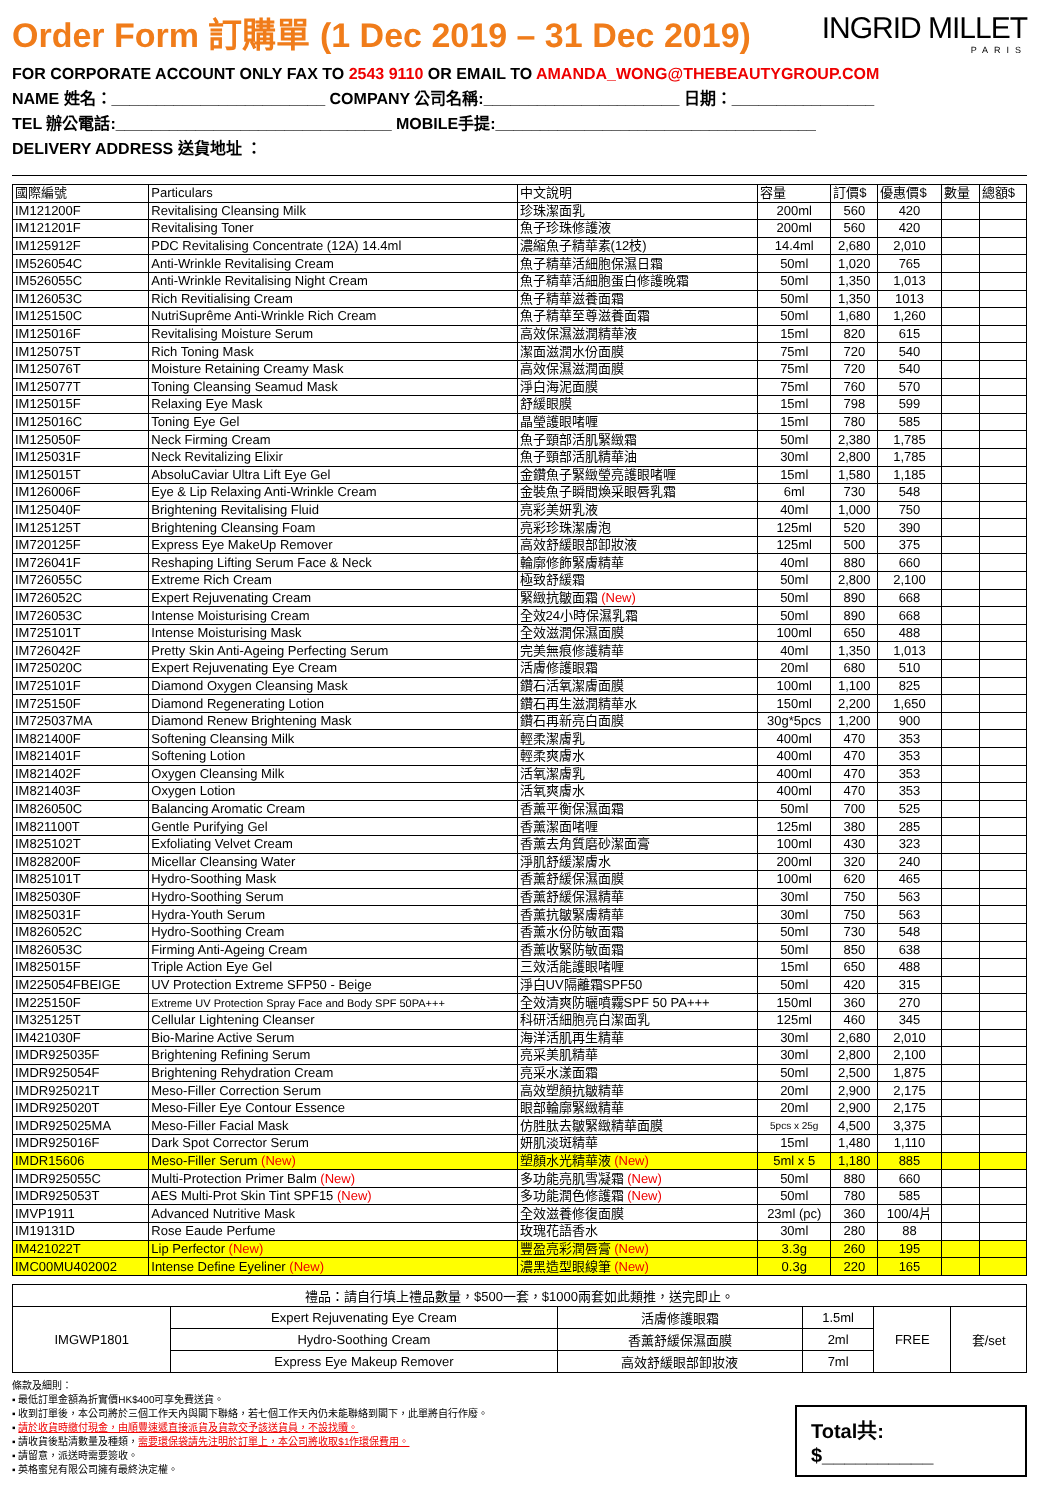Order Form 訂購單 (1 Dec 2019 – 31 Dec 2019)
INGRID MILLET
PARIS
FOR CORPORATE ACCOUNT ONLY FAX TO 2543 9110 OR EMAIL TO AMANDA_WONG@THEBEAUTYGROUP.COM
NAME 姓名：________________________ COMPANY 公司名稱:______________________ 日期：________________
TEL 辦公電話:_______________________________ MOBILE手提:____________________________________
DELIVERY ADDRESS 送貨地址 ：
| 國際編號 | Particulars | 中文說明 | 容量 | 訂價$ | 優惠價$ | 數量 | 總額$ |
| --- | --- | --- | --- | --- | --- | --- | --- |
| IM121200F | Revitalising Cleansing Milk | 珍珠潔面乳 | 200ml | 560 | 420 | | |
| IM121201F | Revitalising Toner | 魚子珍珠修護液 | 200ml | 560 | 420 | | |
| IM125912F | PDC Revitalising Concentrate (12A) 14.4ml | 濃縮魚子精華素(12枝) | 14.4ml | 2,680 | 2,010 | | |
| IM526054C | Anti-Wrinkle Revitalising Cream | 魚子精華活細胞保濕日霜 | 50ml | 1,020 | 765 | | |
| IM526055C | Anti-Wrinkle Revitalising Night Cream | 魚子精華活細胞蛋白修護晚霜 | 50ml | 1,350 | 1,013 | | |
| IM126053C | Rich Revitialising Cream | 魚子精華滋養面霜 | 50ml | 1,350 | 1013 | | |
| IM125150C | NutriSuprême Anti-Wrinkle Rich Cream | 魚子精華至尊滋養面霜 | 50ml | 1,680 | 1,260 | | |
| IM125016F | Revitalising Moisture Serum | 高效保濕滋潤精華液 | 15ml | 820 | 615 | | |
| IM125075T | Rich Toning Mask | 潔面滋潤水份面膜 | 75ml | 720 | 540 | | |
| IM125076T | Moisture Retaining Creamy Mask | 高效保濕滋潤面膜 | 75ml | 720 | 540 | | |
| IM125077T | Toning Cleansing Seamud Mask | 淨白海泥面膜 | 75ml | 760 | 570 | | |
| IM125015F | Relaxing Eye Mask | 舒緩眼膜 | 15ml | 798 | 599 | | |
| IM125016C | Toning Eye Gel | 晶瑩護眼啫喱 | 15ml | 780 | 585 | | |
| IM125050F | Neck Firming Cream | 魚子頸部活肌緊緻霜 | 50ml | 2,380 | 1,785 | | |
| IM125031F | Neck Revitalizing Elixir | 魚子頸部活肌精華油 | 30ml | 2,800 | 1,785 | | |
| IM125015T | AbsoluCaviar Ultra Lift Eye Gel | 金鑽魚子緊緻瑩亮護眼啫喱 | 15ml | 1,580 | 1,185 | | |
| IM126006F | Eye & Lip Relaxing Anti-Wrinkle Cream | 金裝魚子瞬間煥采眼唇乳霜 | 6ml | 730 | 548 | | |
| IM125040F | Brightening Revitalising Fluid | 亮彩美妍乳液 | 40ml | 1,000 | 750 | | |
| IM125125T | Brightening Cleansing Foam | 亮彩珍珠潔膚泡 | 125ml | 520 | 390 | | |
| IM720125F | Express Eye MakeUp Remover | 高效舒緩眼部卸妝液 | 125ml | 500 | 375 | | |
| IM726041F | Reshaping Lifting Serum Face & Neck | 輪廓修飾緊膚精華 | 40ml | 880 | 660 | | |
| IM726055C | Extreme Rich Cream | 極致舒緩霜 | 50ml | 2,800 | 2,100 | | |
| IM726052C | Expert Rejuvenating Cream | 緊緻抗皺面霜 (New) | 50ml | 890 | 668 | | |
| IM726053C | Intense Moisturising Cream | 全效24小時保濕乳霜 | 50ml | 890 | 668 | | |
| IM725101T | Intense Moisturising Mask | 全效滋潤保濕面膜 | 100ml | 650 | 488 | | |
| IM726042F | Pretty Skin Anti-Ageing Perfecting Serum | 完美無痕修護精華 | 40ml | 1,350 | 1,013 | | |
| IM725020C | Expert Rejuvenating Eye Cream | 活膚修護眼霜 | 20ml | 680 | 510 | | |
| IM725101F | Diamond Oxygen Cleansing Mask | 鑽石活氧潔膚面膜 | 100ml | 1,100 | 825 | | |
| IM725150F | Diamond Regenerating Lotion | 鑽石再生滋潤精華水 | 150ml | 2,200 | 1,650 | | |
| IM725037MA | Diamond Renew Brightening Mask | 鑽石再新亮白面膜 | 30g*5pcs | 1,200 | 900 | | |
| IM821400F | Softening Cleansing Milk | 輕柔潔膚乳 | 400ml | 470 | 353 | | |
| IM821401F | Softening Lotion | 輕柔爽膚水 | 400ml | 470 | 353 | | |
| IM821402F | Oxygen Cleansing Milk | 活氧潔膚乳 | 400ml | 470 | 353 | | |
| IM821403F | Oxygen Lotion | 活氧爽膚水 | 400ml | 470 | 353 | | |
| IM826050C | Balancing Aromatic Cream | 香薰平衡保濕面霜 | 50ml | 700 | 525 | | |
| IM821100T | Gentle Purifying Gel | 香薰潔面啫喱 | 125ml | 380 | 285 | | |
| IM825102T | Exfoliating Velvet Cream | 香薰去角質磨砂潔面膏 | 100ml | 430 | 323 | | |
| IM828200F | Micellar Cleansing Water | 淨肌舒緩潔膚水 | 200ml | 320 | 240 | | |
| IM825101T | Hydro-Soothing Mask | 香薰舒緩保濕面膜 | 100ml | 620 | 465 | | |
| IM825030F | Hydro-Soothing Serum | 香薰舒緩保濕精華 | 30ml | 750 | 563 | | |
| IM825031F | Hydra-Youth Serum | 香薰抗皺緊膚精華 | 30ml | 750 | 563 | | |
| IM826052C | Hydro-Soothing Cream | 香薰水份防敏面霜 | 50ml | 730 | 548 | | |
| IM826053C | Firming Anti-Ageing Cream | 香薰收緊防敏面霜 | 50ml | 850 | 638 | | |
| IM825015F | Triple Action Eye Gel | 三效活能護眼啫喱 | 15ml | 650 | 488 | | |
| IM225054FBEIGE | UV Protection Extreme SFP50 - Beige | 淨白UV隔離霜SPF50 | 50ml | 420 | 315 | | |
| IM225150F | Extreme UV Protection Spray Face and Body SPF 50PA+++ | 全效清爽防曬噴霧SPF 50 PA+++ | 150ml | 360 | 270 | | |
| IM325125T | Cellular Lightening Cleanser | 科研活細胞亮白潔面乳 | 125ml | 460 | 345 | | |
| IM421030F | Bio-Marine Active Serum | 海洋活肌再生精華 | 30ml | 2,680 | 2,010 | | |
| IMDR925035F | Brightening Refining Serum | 亮采美肌精華 | 30ml | 2,800 | 2,100 | | |
| IMDR925054F | Brightening Rehydration Cream | 亮采水漾面霜 | 50ml | 2,500 | 1,875 | | |
| IMDR925021T | Meso-Filler Correction Serum | 高效塑顏抗皺精華 | 20ml | 2,900 | 2,175 | | |
| IMDR925020T | Meso-Filler Eye Contour Essence | 眼部輪廓緊緻精華 | 20ml | 2,900 | 2,175 | | |
| IMDR925025MA | Meso-Filler Facial Mask | 仿胜肽去皺緊緻精華面膜 | 5pcs x 25g | 4,500 | 3,375 | | |
| IMDR925016F | Dark Spot Corrector Serum | 妍肌淡斑精華 | 15ml | 1,480 | 1,110 | | |
| IMDR15606 | Meso-Filler Serum (New) | 塑顏水光精華液 (New) | 5ml x 5 | 1,180 | 885 | | |
| IMDR925055C | Multi-Protection Primer Balm (New) | 多功能亮肌雪凝霜 (New) | 50ml | 880 | 660 | | |
| IMDR925053T | AES Multi-Prot Skin Tint SPF15 (New) | 多功能潤色修護霜 (New) | 50ml | 780 | 585 | | |
| IMVP1911 | Advanced Nutritive Mask | 全效滋養修復面膜 | 23ml (pc) | 360 | 100/4片 | | |
| IM19131D | Rose Eaude Perfume | 玫瑰花語香水 | 30ml | 280 | 88 | | |
| IM421022T | Lip Perfector (New) | 豐盈亮彩潤唇膏 (New) | 3.3g | 260 | 195 | | |
| IMC00MU402002 | Intense Define Eyeliner (New) | 濃黑造型眼線筆 (New) | 0.3g | 220 | 165 | | |
| 禮品：請自行填上禮品數量，$500一套，$1000兩套如此類推，送完即止。 | | | | | |
| IMGWP1801 | Expert Rejuvenating Eye Cream | 活膚修護眼霜 | 1.5ml | FREE | 套/set |
| | Hydro-Soothing Cream | 香薰舒緩保濕面膜 | 2ml | | |
| | Express Eye Makeup Remover | 高效舒緩眼部卸妝液 | 7ml | | |
條款及細則：
▪ 最低訂單金額為折實價HK$400可享免費送貨。
▪ 收到訂單後，本公司將於三個工作天內與閣下聯絡，若七個工作天內仍未能聯絡到閣下，此單將自行作廢。
▪ 請於收貨時繳付現金，由順豐速遞直接派貨及貨款交予該送貨員，不設找贖。
▪ 請收貨後點清數量及種類，需要環保袋請先注明於訂單上，本公司將收取$1作環保費用。
▪ 請留意，派送時需要簽收。
▪ 英格蜜兒有限公司擁有最終決定權。
Total共: $__________